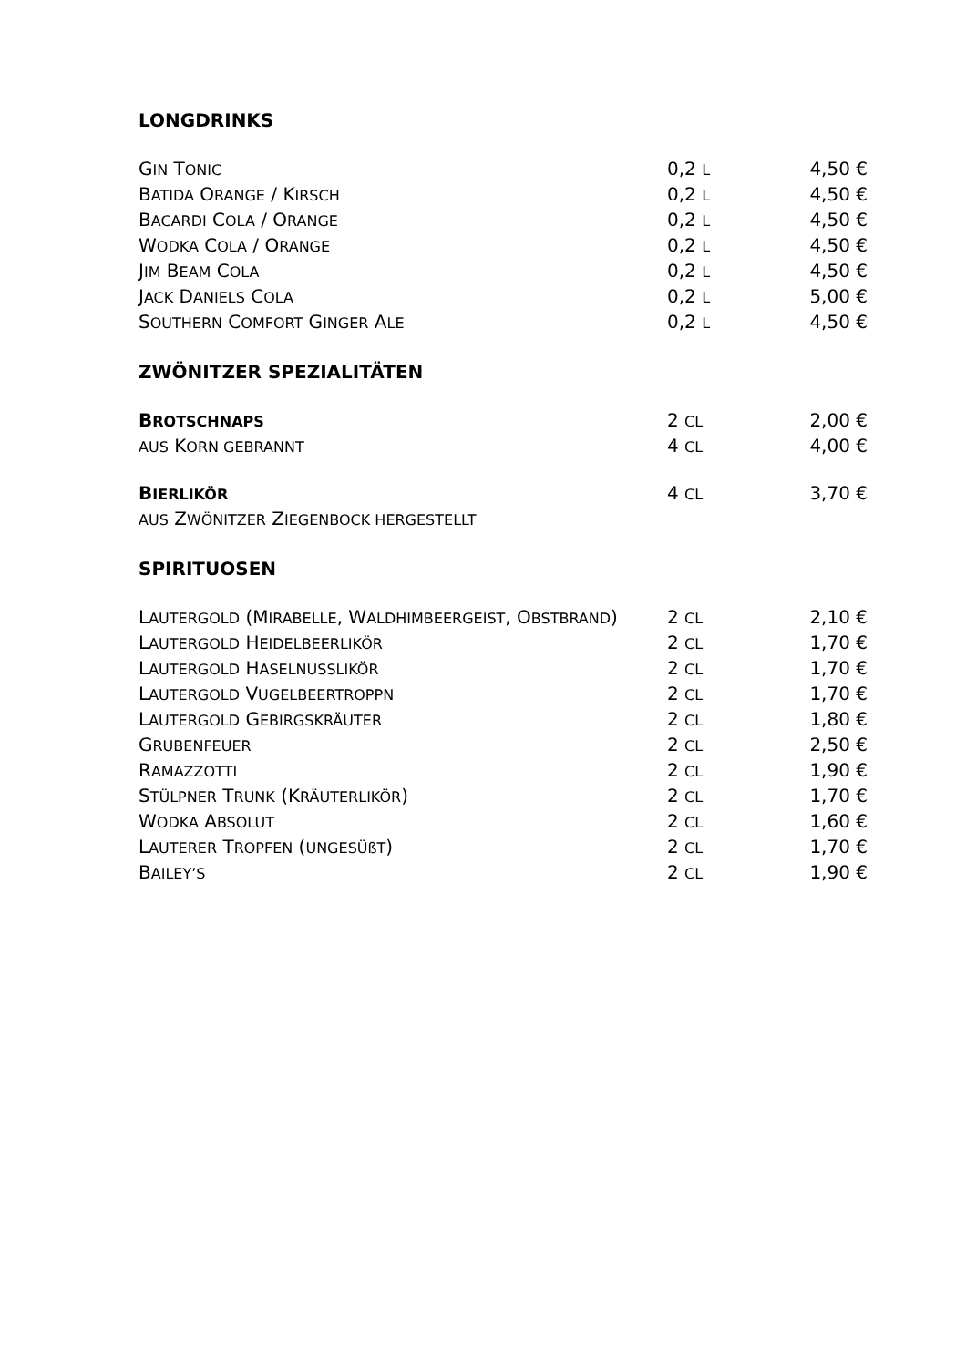LONGDRINKS
| G IN T ONIC | 0,2 L | 4,50 € |
| B ATIDA O RANGE / K IRSCH | 0,2 L | 4,50 € |
| B ACARDI C OLA / O RANGE | 0,2 L | 4,50 € |
| W ODKA C OLA / O RANGE | 0,2 L | 4,50 € |
| J IM B EAM C OLA | 0,2 L | 4,50 € |
| J ACK D ANIELS C OLA | 0,2 L | 5,00 € |
| S OUTHERN C OMFORT G INGER A LE | 0,2 L | 4,50 € |
ZWÖNITZER SPEZIALITÄTEN
| B ROTSCHNAPS | 2 CL | 2,00 € |
| AUS K ORN GEBRANNT | 4 CL | 4,00 € |
| B IERLIKÖR | 4 CL | 3,70 € |
| AUS Z WÖNITZER Z IEGENBOCK HERGESTELLT | | |
SPIRITUOSEN
| L AUTERGOLD (M IRABELLE , W ALDHIMBEERGEIST , O BSTBRAND ) | 2 CL | 2,10 € |
| L AUTERGOLD H EIDELBEERLIKÖR | 2 CL | 1,70 € |
| L AUTERGOLD H ASELNUSSLIKÖR | 2 CL | 1,70 € |
| L AUTERGOLD V UGELBEERTROPPN | 2 CL | 1,70 € |
| L AUTERGOLD G EBIRGSKRÄUTER | 2 CL | 1,80 € |
| G RUBENFEUER | 2 CL | 2,50 € |
| R AMAZZOTTI | 2 CL | 1,90 € |
| S TÜLPNER T RUNK (K RÄUTERLIKÖR ) | 2 CL | 1,70 € |
| W ODKA A BSOLUT | 2 CL | 1,60 € |
| L AUTERER T ROPFEN ( UNGESÜßT ) | 2 CL | 1,70 € |
| B AILEY’S | 2 CL | 1,90 € |